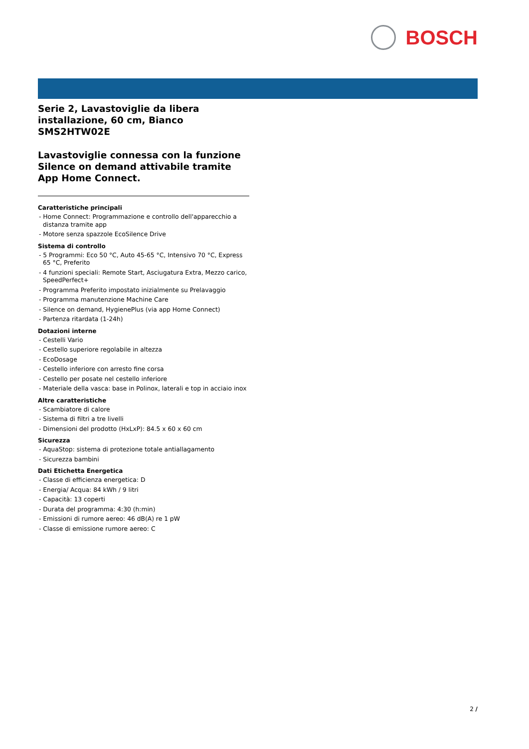BOSCH
Serie 2, Lavastoviglie da libera installazione, 60 cm, Bianco
SMS2HTW02E
Lavastoviglie connessa con la funzione Silence on demand attivabile tramite App Home Connect.
Caratteristiche principali
- Home Connect: Programmazione e controllo dell'apparecchio a distanza tramite app
- Motore senza spazzole EcoSilence Drive
Sistema di controllo
- 5 Programmi: Eco 50 °C, Auto 45-65 °C, Intensivo 70 °C, Express 65 °C, Preferito
- 4 funzioni speciali: Remote Start, Asciugatura Extra, Mezzo carico, SpeedPerfect+
- Programma Preferito impostato inizialmente su Prelavaggio
- Programma manutenzione Machine Care
- Silence on demand, HygienePlus (via app Home Connect)
- Partenza ritardata (1-24h)
Dotazioni interne
- Cestelli Vario
- Cestello superiore regolabile in altezza
- EcoDosage
- Cestello inferiore con arresto fine corsa
- Cestello per posate nel cestello inferiore
- Materiale della vasca: base in Polinox, laterali e top in acciaio inox
Altre caratteristiche
- Scambiatore di calore
- Sistema di filtri a tre livelli
- Dimensioni del prodotto (HxLxP): 84.5 x 60 x 60 cm
Sicurezza
- AquaStop: sistema di protezione totale antiallagamento
- Sicurezza bambini
Dati Etichetta Energetica
- Classe di efficienza energetica: D
- Energia/ Acqua: 84 kWh / 9 litri
- Capacità: 13 coperti
- Durata del programma: 4:30 (h:min)
- Emissioni di rumore aereo: 46 dB(A) re 1 pW
- Classe di emissione rumore aereo: C
2 /